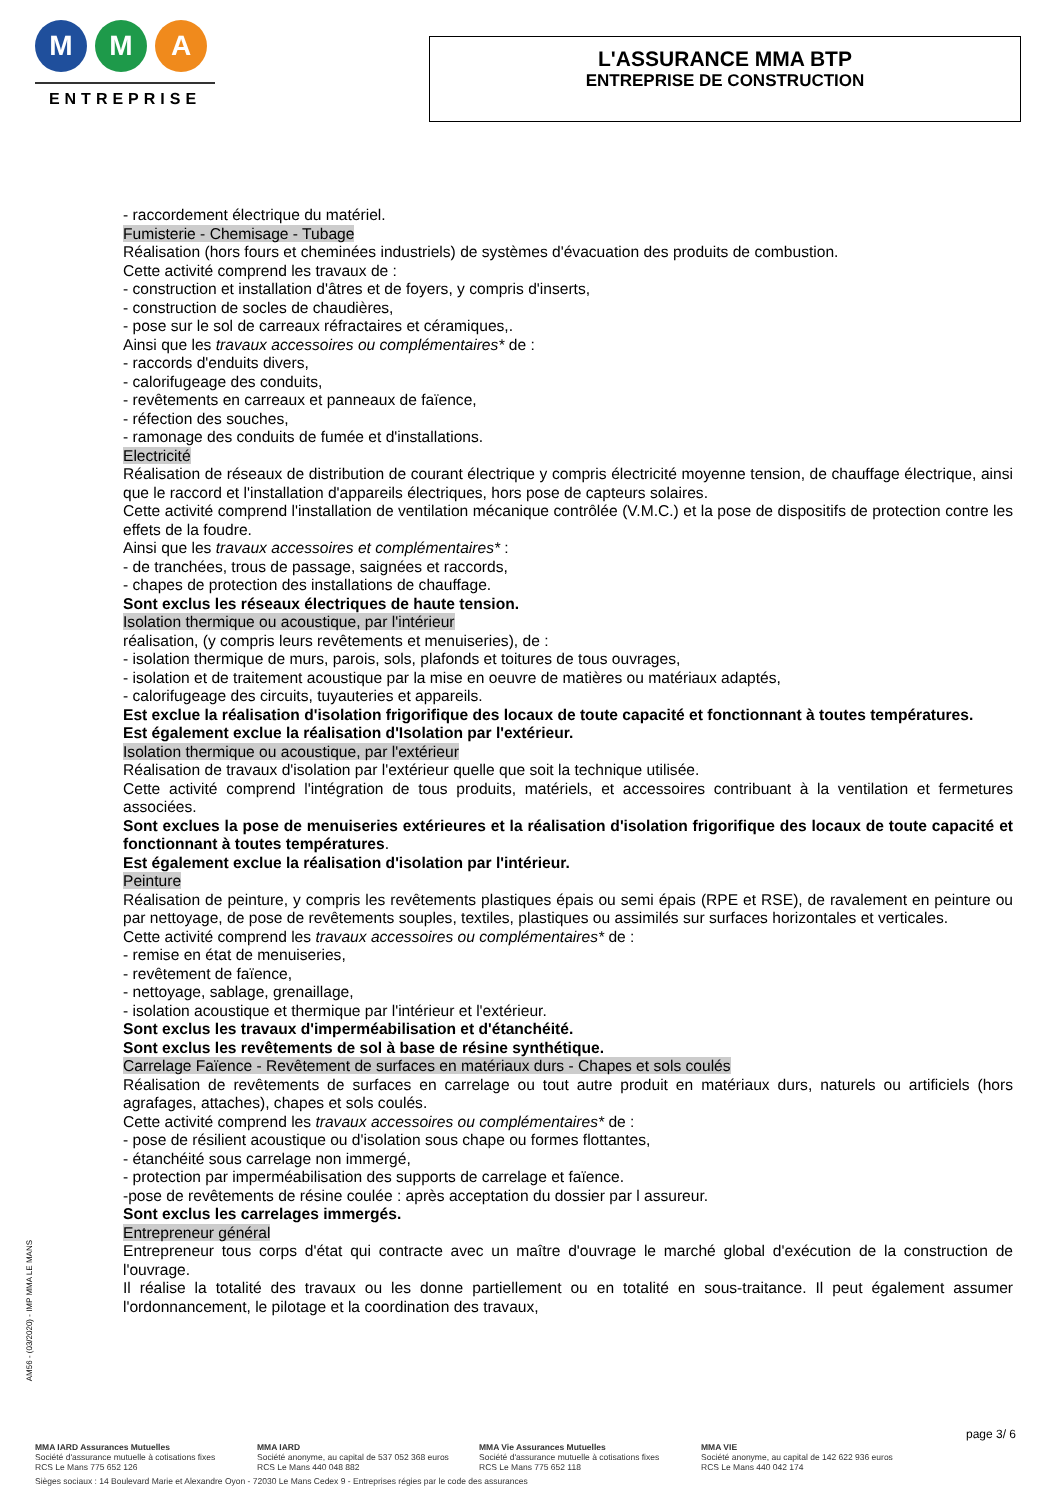M M A
ENTREPRISE
L'ASSURANCE MMA BTP
ENTREPRISE DE CONSTRUCTION
- raccordement électrique du matériel.
Fumisterie - Chemisage - Tubage
Réalisation (hors fours et cheminées industriels) de systèmes d'évacuation des produits de combustion.
Cette activité comprend les travaux de :
- construction et installation d'âtres et de foyers, y compris d'inserts,
- construction de socles de chaudières,
- pose sur le sol de carreaux réfractaires et céramiques,.
Ainsi que les travaux accessoires ou complémentaires* de :
- raccords d'enduits divers,
- calorifugeage des conduits,
- revêtements en carreaux et panneaux de faïence,
- réfection des souches,
- ramonage des conduits de fumée et d'installations.
Electricité
Réalisation de réseaux de distribution de courant électrique y compris électricité moyenne tension, de chauffage électrique, ainsi que le raccord et l'installation d'appareils électriques, hors pose de capteurs solaires.
Cette activité comprend l'installation de ventilation mécanique contrôlée (V.M.C.) et la pose de dispositifs de protection contre les effets de la foudre.
Ainsi que les travaux accessoires et complémentaires* :
- de tranchées, trous de passage, saignées et raccords,
- chapes de protection des installations de chauffage.
Sont exclus les réseaux électriques de haute tension.
Isolation thermique ou acoustique, par l'intérieur
réalisation, (y compris leurs revêtements et menuiseries), de :
- isolation thermique de murs, parois, sols, plafonds et toitures de tous ouvrages,
- isolation et de traitement acoustique par la mise en oeuvre de matières ou matériaux adaptés,
- calorifugeage des circuits, tuyauteries et appareils.
Est exclue la réalisation d'isolation frigorifique des locaux de toute capacité et fonctionnant à toutes températures.
Est également exclue la réalisation d'Isolation par l'extérieur.
Isolation thermique ou acoustique, par l'extérieur
Réalisation de travaux d'isolation par l'extérieur quelle que soit la technique utilisée.
Cette activité comprend l'intégration de tous produits, matériels, et accessoires contribuant à la ventilation et fermetures associées.
Sont exclues la pose de menuiseries extérieures et la réalisation d'isolation frigorifique des locaux de toute capacité et fonctionnant à toutes températures.
Est également exclue la réalisation d'isolation par l'intérieur.
Peinture
Réalisation de peinture, y compris les revêtements plastiques épais ou semi épais (RPE et RSE), de ravalement en peinture ou par nettoyage, de pose de revêtements souples, textiles, plastiques ou assimilés sur surfaces horizontales et verticales.
Cette activité comprend les travaux accessoires ou complémentaires* de :
- remise en état de menuiseries,
- revêtement de faïence,
- nettoyage, sablage, grenaillage,
- isolation acoustique et thermique par l'intérieur et l'extérieur.
Sont exclus les travaux d'imperméabilisation et d'étanchéité.
Sont exclus les revêtements de sol à base de résine synthétique.
Carrelage Faïence - Revêtement de surfaces en matériaux durs - Chapes et sols coulés
Réalisation de revêtements de surfaces en carrelage ou tout autre produit en matériaux durs, naturels ou artificiels (hors agrafages, attaches), chapes et sols coulés.
Cette activité comprend les travaux accessoires ou complémentaires* de :
- pose de résilient acoustique ou d'isolation sous chape ou formes flottantes,
- étanchéité sous carrelage non immergé,
- protection par imperméabilisation des supports de carrelage et faïence.
-pose de revêtements de résine coulée : après acceptation du dossier par l assureur.
Sont exclus les carrelages immergés.
Entrepreneur général
Entrepreneur tous corps d'état qui contracte avec un maître d'ouvrage le marché global d'exécution de la construction de l'ouvrage.
Il réalise la totalité des travaux ou les donne partiellement ou en totalité en sous-traitance. Il peut également assumer l'ordonnancement, le pilotage et la coordination des travaux,
AM56 - (03/2020) - IMP MMA LE MANS
page 3/ 6
MMA IARD Assurances Mutuelles
Société d'assurance mutuelle à cotisations fixes
RCS Le Mans 775 652 126
MMA IARD
Société anonyme, au capital de 537 052 368 euros
RCS Le Mans 440 048 882
MMA Vie Assurances Mutuelles
Société d'assurance mutuelle à cotisations fixes
RCS Le Mans 775 652 118
MMA VIE
Société anonyme, au capital de 142 622 936 euros
RCS Le Mans 440 042 174
Sièges sociaux : 14 Boulevard Marie et Alexandre Oyon - 72030 Le Mans Cedex 9 - Entreprises régies par le code des assurances